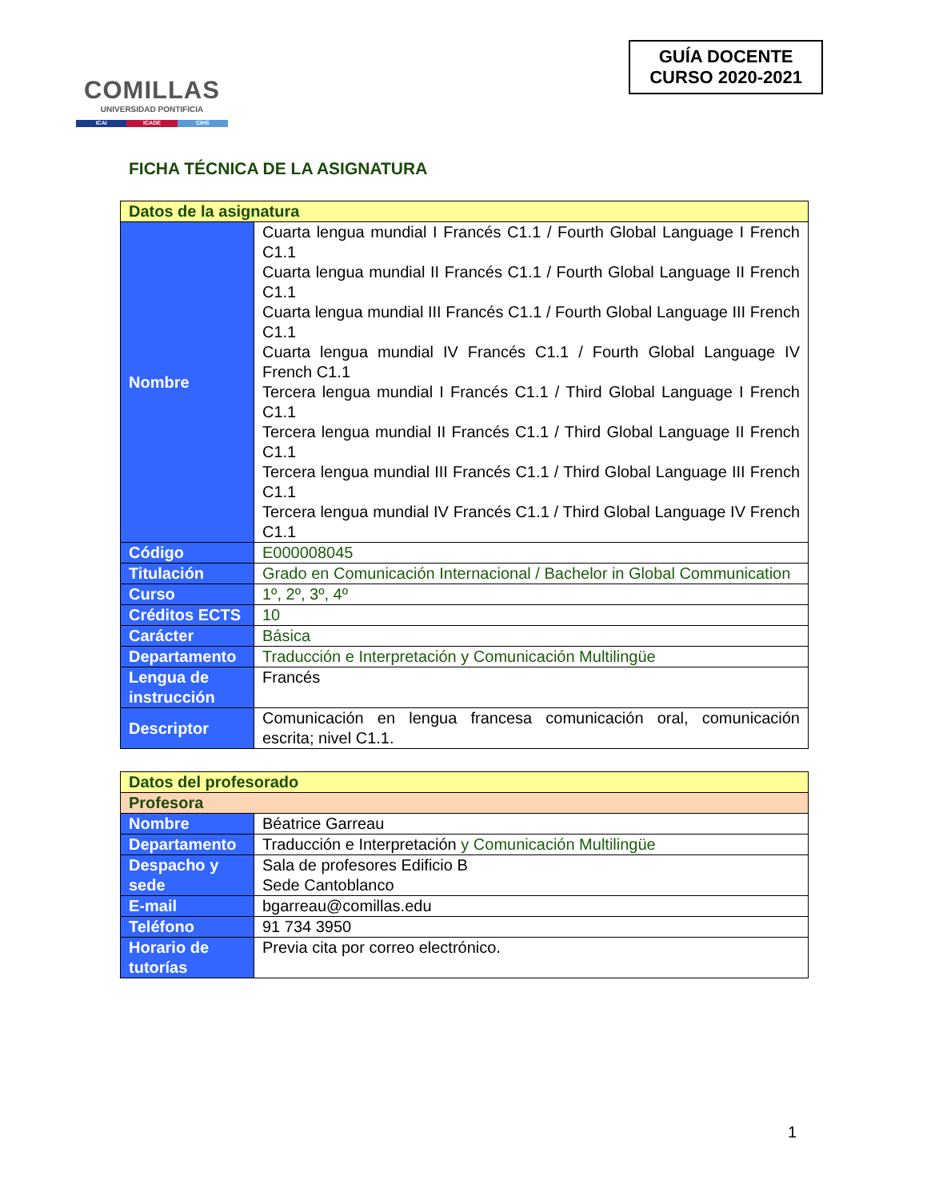COMILLAS
UNIVERSIDAD PONTIFICIA
ICAI ICADE CIHS
GUÍA DOCENTE
CURSO 2020-2021
FICHA TÉCNICA DE LA ASIGNATURA
| Datos de la asignatura | |
| --- | --- |
| Nombre | Cuarta lengua mundial I Francés C1.1 / Fourth Global Language I French C1.1 Cuarta lengua mundial II Francés C1.1 / Fourth Global Language II French C1.1 Cuarta lengua mundial III Francés C1.1 / Fourth Global Language III French C1.1 Cuarta lengua mundial IV Francés C1.1 / Fourth Global Language IV French C1.1 Tercera lengua mundial I Francés C1.1 / Third Global Language I French C1.1 Tercera lengua mundial II Francés C1.1 / Third Global Language II French C1.1 Tercera lengua mundial III Francés C1.1 / Third Global Language III French C1.1 Tercera lengua mundial IV Francés C1.1 / Third Global Language IV French C1.1 |
| Código | E000008045 |
| Titulación | Grado en Comunicación Internacional / Bachelor in Global Communication |
| Curso | 1º, 2º, 3º, 4º |
| Créditos ECTS | 10 |
| Carácter | Básica |
| Departamento | Traducción e Interpretación y Comunicación Multilingüe |
| Lengua de instrucción | Francés |
| Descriptor | Comunicación en lengua francesa comunicación oral, comunicación escrita; nivel C1.1. |
| Datos del profesorado | |
| --- | --- |
| Profesora | |
| Nombre | Béatrice Garreau |
| Departamento | Traducción e Interpretación y Comunicación Multilingüe |
| Despacho y sede | Sala de profesores Edificio B Sede Cantoblanco |
| E-mail | bgarreau@comillas.edu |
| Teléfono | 91 734 3950 |
| Horario de tutorías | Previa cita por correo electrónico. |
1